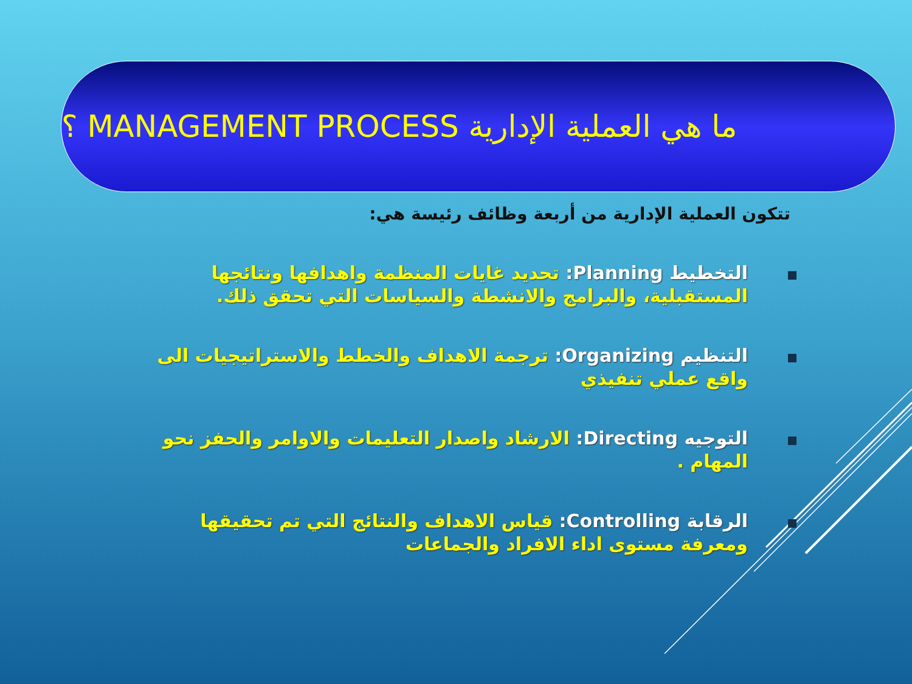ما هي العملية الإدارية MANAGEMENT PROCESS ؟
تتكون العملية الإدارية من أربعة وظائف رئيسة هي:
التخطيط Planning: تحديد غايات المنظمة واهدافها ونتائجها المستقبلية، والبرامج والانشطة والسياسات التي تحقق ذلك.
التنظيم Organizing: ترجمة الاهداف والخطط والاستراتيجيات الى واقع عملي تنفيذي
التوجيه Directing: الارشاد واصدار التعليمات والاوامر والحفز نحو المهام .
الرقابة Controlling: قياس الاهداف والنتائج التي تم تحقيقها ومعرفة مستوى اداء الافراد والجماعات